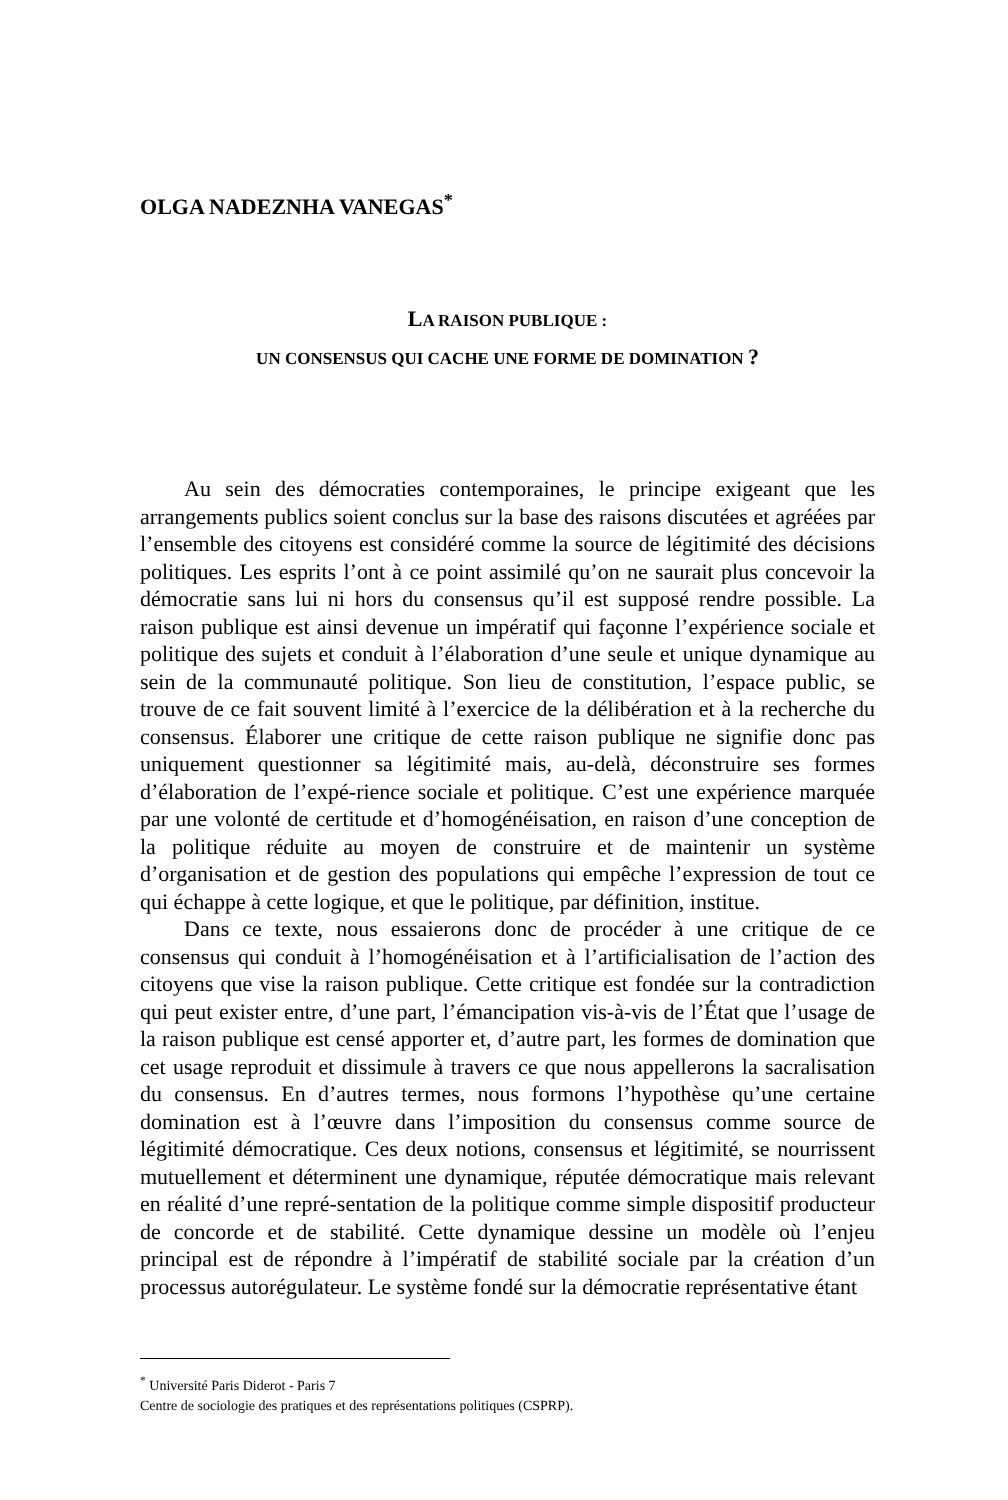OLGA NADEZNHA VANEGAS<sup>*</sup>
LA RAISON PUBLIQUE :
UN CONSENSUS QUI CACHE UNE FORME DE DOMINATION ?
Au sein des démocraties contemporaines, le principe exigeant que les arrangements publics soient conclus sur la base des raisons discutées et agréées par l’ensemble des citoyens est considéré comme la source de légitimité des décisions politiques. Les esprits l’ont à ce point assimilé qu’on ne saurait plus concevoir la démocratie sans lui ni hors du consensus qu’il est supposé rendre possible. La raison publique est ainsi devenue un impératif qui façonne l’expérience sociale et politique des sujets et conduit à l’élaboration d’une seule et unique dynamique au sein de la communauté politique. Son lieu de constitution, l’espace public, se trouve de ce fait souvent limité à l’exercice de la délibération et à la recherche du consensus. Élaborer une critique de cette raison publique ne signifie donc pas uniquement questionner sa légitimité mais, au-delà, déconstruire ses formes d’élaboration de l’expé-rience sociale et politique. C’est une expérience marquée par une volonté de certitude et d’homogénéisation, en raison d’une conception de la politique réduite au moyen de construire et de maintenir un système d’organisation et de gestion des populations qui empêche l’expression de tout ce qui échappe à cette logique, et que le politique, par définition, institue.
Dans ce texte, nous essaierons donc de procéder à une critique de ce consensus qui conduit à l’homogénéisation et à l’artificialisation de l’action des citoyens que vise la raison publique. Cette critique est fondée sur la contradiction qui peut exister entre, d’une part, l’émancipation vis-à-vis de l’État que l’usage de la raison publique est censé apporter et, d’autre part, les formes de domination que cet usage reproduit et dissimule à travers ce que nous appellerons la sacralisation du consensus. En d’autres termes, nous formons l’hypothèse qu’une certaine domination est à l’œuvre dans l’imposition du consensus comme source de légitimité démocratique. Ces deux notions, consensus et légitimité, se nourrissent mutuellement et déterminent une dynamique, réputée démocratique mais relevant en réalité d’une repré-sentation de la politique comme simple dispositif producteur de concorde et de stabilité. Cette dynamique dessine un modèle où l’enjeu principal est de répondre à l’impératif de stabilité sociale par la création d’un processus autorégulateur. Le système fondé sur la démocratie représentative étant
<sup>*</sup> Université Paris Diderot - Paris 7
Centre de sociologie des pratiques et des représentations politiques (CSPRP).